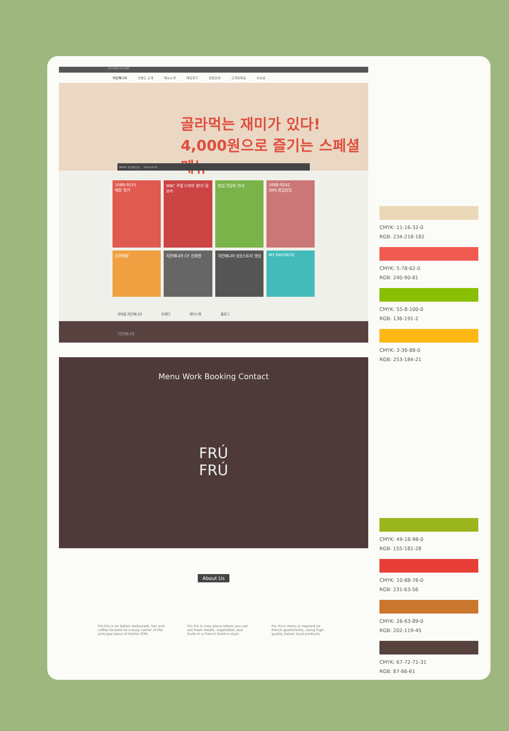CM SONG PLAYER
치킨매니아 브랜드 소개 메뉴소개 매장찾기 창업안내 고객만족실 홍보실
골라먹는 재미가 있다!
4,000원으로 즐기는 스페셜 메뉴
NEWS 치킨매니아 ... 2014.09.05
1688-9255
매장 찾기
MBC 주말 드라마 왔다! 장보리
창업 간담회 안내
1688-9242
SMS 창업상담
오픈매장
치킨매니아 CF 신화편
치킨매니아 성공스토리 영상
MY FAVORITE
모바일 치킨매니아 트위터 페이스북 블로그
치킨매니아
Menu Work Booking Contact
FRÚ
FRÚ
About Us
Frù Frù is an italian restaurant, bar and coffee located on a busy corner of the principal place of Fermo (FM).
Frù Frù is cosy place where you can eat fresh meats, vegetables and fruits in a French bistro's style.
Frù Frù's menu is inspired on french gastronomy, using high quality italian local products.
CMYK: 11-16-32-0
RGB: 234-218-182
CMYK: 5-78-62-0
RGB: 240-90-81
CMYK: 55-8-100-0
RGB: 136-191-2
CMYK: 3-36-88-0
RGB: 253-184-21
CMYK: 49-18-98-0
RGB: 155-181-28
CMYK: 10-88-76-0
RGB: 231-63-56
CMYK: 26-63-89-0
RGB: 202-119-45
CMYK: 67-72-71-31
RGB: 87-66-61